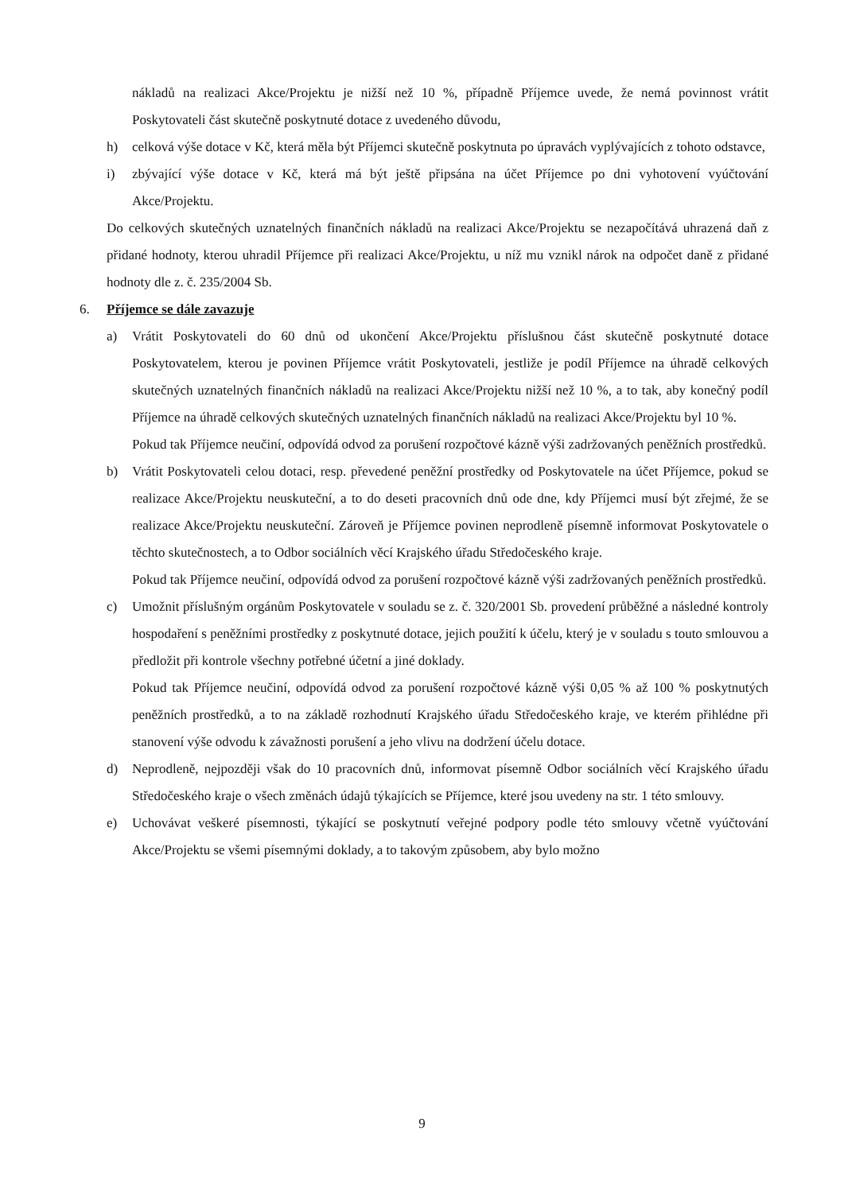nákladů na realizaci Akce/Projektu je nižší než 10 %, případně Příjemce uvede, že nemá povinnost vrátit Poskytovateli část skutečně poskytnuté dotace z uvedeného důvodu,
h) celková výše dotace v Kč, která měla být Příjemci skutečně poskytnuta po úpravách vyplývajících z tohoto odstavce,
i) zbývající výše dotace v Kč, která má být ještě připsána na účet Příjemce po dni vyhotovení vyúčtování Akce/Projektu.
Do celkových skutečných uznatelných finančních nákladů na realizaci Akce/Projektu se nezapočítává uhrazená daň z přidané hodnoty, kterou uhradil Příjemce při realizaci Akce/Projektu, u níž mu vznikl nárok na odpočet daně z přidané hodnoty dle z. č. 235/2004 Sb.
6. Příjemce se dále zavazuje
a) Vrátit Poskytovateli do 60 dnů od ukončení Akce/Projektu příslušnou část skutečně poskytnuté dotace Poskytovatelem, kterou je povinen Příjemce vrátit Poskytovateli, jestliže je podíl Příjemce na úhradě celkových skutečných uznatelných finančních nákladů na realizaci Akce/Projektu nižší než 10 %, a to tak, aby konečný podíl Příjemce na úhradě celkových skutečných uznatelných finančních nákladů na realizaci Akce/Projektu byl 10 %.
Pokud tak Příjemce neučiní, odpovídá odvod za porušení rozpočtové kázně výši zadržovaných peněžních prostředků.
b) Vrátit Poskytovateli celou dotaci, resp. převedené peněžní prostředky od Poskytovatele na účet Příjemce, pokud se realizace Akce/Projektu neuskuteční, a to do deseti pracovních dnů ode dne, kdy Příjemci musí být zřejmé, že se realizace Akce/Projektu neuskuteční. Zároveň je Příjemce povinen neprodleně písemně informovat Poskytovatele o těchto skutečnostech, a to Odbor sociálních věcí Krajského úřadu Středočeského kraje.
Pokud tak Příjemce neučiní, odpovídá odvod za porušení rozpočtové kázně výši zadržovaných peněžních prostředků.
c) Umožnit příslušným orgánům Poskytovatele v souladu se z. č. 320/2001 Sb. provedení průběžné a následné kontroly hospodaření s peněžními prostředky z poskytnuté dotace, jejich použití k účelu, který je v souladu s touto smlouvou a předložit při kontrole všechny potřebné účetní a jiné doklady.
Pokud tak Příjemce neučiní, odpovídá odvod za porušení rozpočtové kázně výši 0,05 % až 100 % poskytnutých peněžních prostředků, a to na základě rozhodnutí Krajského úřadu Středočeského kraje, ve kterém přihlédne při stanovení výše odvodu k závažnosti porušení a jeho vlivu na dodržení účelu dotace.
d) Neprodleně, nejpozději však do 10 pracovních dnů, informovat písemně Odbor sociálních věcí Krajského úřadu Středočeského kraje o všech změnách údajů týkajících se Příjemce, které jsou uvedeny na str. 1 této smlouvy.
e) Uchovávat veškeré písemnosti, týkající se poskytnutí veřejné podpory podle této smlouvy včetně vyúčtování Akce/Projektu se všemi písemnými doklady, a to takovým způsobem, aby bylo možno
9